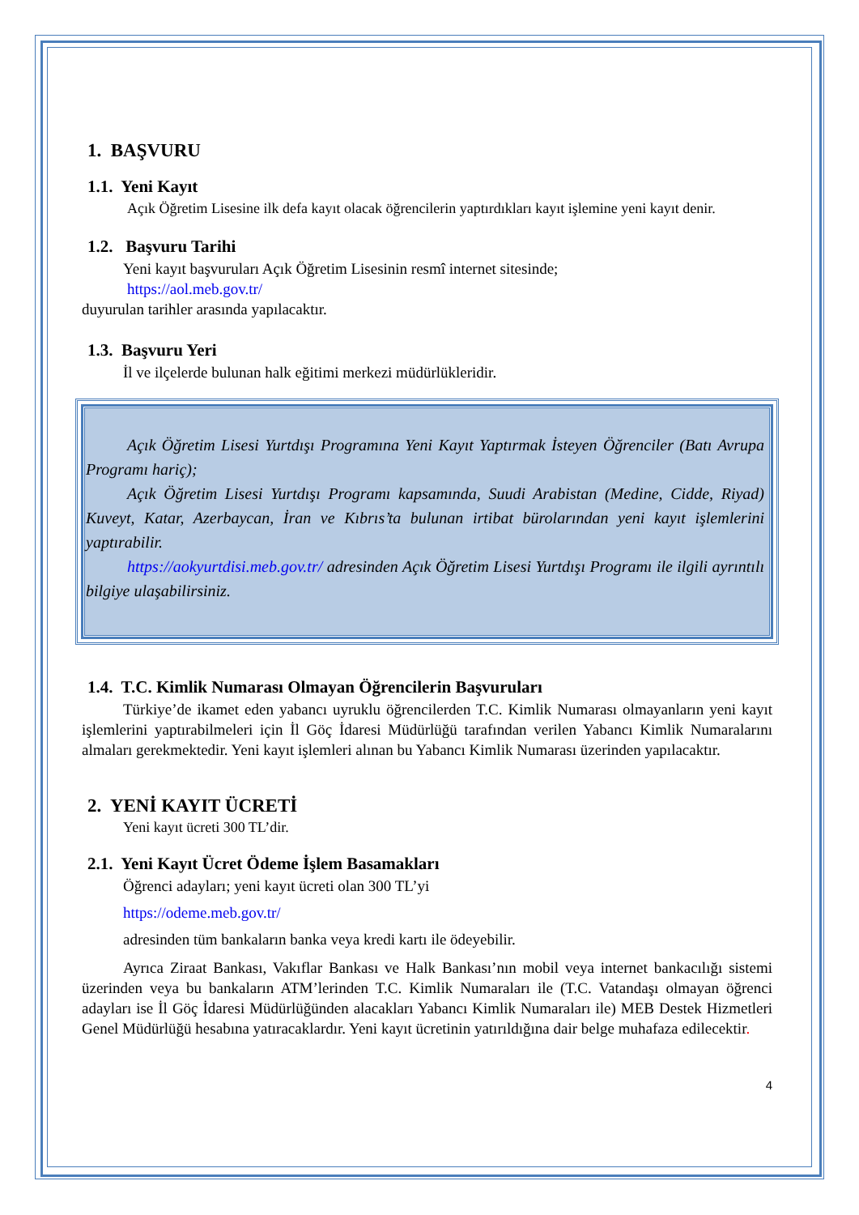1. BAŞVURU
1.1. Yeni Kayıt
Açık Öğretim Lisesine ilk defa kayıt olacak öğrencilerin yaptırdıkları kayıt işlemine yeni kayıt denir.
1.2. Başvuru Tarihi
Yeni kayıt başvuruları Açık Öğretim Lisesinin resmî internet sitesinde;
https://aol.meb.gov.tr/
duyurulan tarihler arasında yapılacaktır.
1.3. Başvuru Yeri
İl ve ilçelerde bulunan halk eğitimi merkezi müdürlükleridir.
Açık Öğretim Lisesi Yurtdışı Programına Yeni Kayıt Yaptırmak İsteyen Öğrenciler (Batı Avrupa Programı hariç);
Açık Öğretim Lisesi Yurtdışı Programı kapsamında, Suudi Arabistan (Medine, Cidde, Riyad) Kuveyt, Katar, Azerbaycan, İran ve Kıbrıs’ta bulunan irtibat bürolarından yeni kayıt işlemlerini yaptırabilir.
https://aokyurtdisi.meb.gov.tr/ adresinden Açık Öğretim Lisesi Yurtdışı Programı ile ilgili ayrıntılı bilgiye ulaşabilirsiniz.
1.4. T.C. Kimlik Numarası Olmayan Öğrencilerin Başvuruları
Türkiye’de ikamet eden yabancı uyruklu öğrencilerden T.C. Kimlik Numarası olmayanların yeni kayıt işlemlerini yaptırabilmeleri için İl Göç İdaresi Müdürlüğü tarafından verilen Yabancı Kimlik Numaralarını almaları gerekmektedir. Yeni kayıt işlemleri alınan bu Yabancı Kimlik Numarası üzerinden yapılacaktır.
2. YENİ KAYIT ÜCRETİ
Yeni kayıt ücreti 300 TL’dir.
2.1. Yeni Kayıt Ücret Ödeme İşlem Basamakları
Öğrenci adayları; yeni kayıt ücreti olan 300 TL’yi
https://odeme.meb.gov.tr/
adresinden tüm bankaların banka veya kredi kartı ile ödeyebilir.
Ayrıca Ziraat Bankası, Vakıflar Bankası ve Halk Bankası’nın mobil veya internet bankacılığı sistemi üzerinden veya bu bankaların ATM’lerinden T.C. Kimlik Numaraları ile (T.C. Vatandaşı olmayan öğrenci adayları ise İl Göç İdaresi Müdürlüğünden alacakları Yabancı Kimlik Numaraları ile) MEB Destek Hizmetleri Genel Müdürlüğü hesabına yatıracaklardır. Yeni kayıt ücretinin yatırıldığına dair belge muhafaza edilecektir.
4